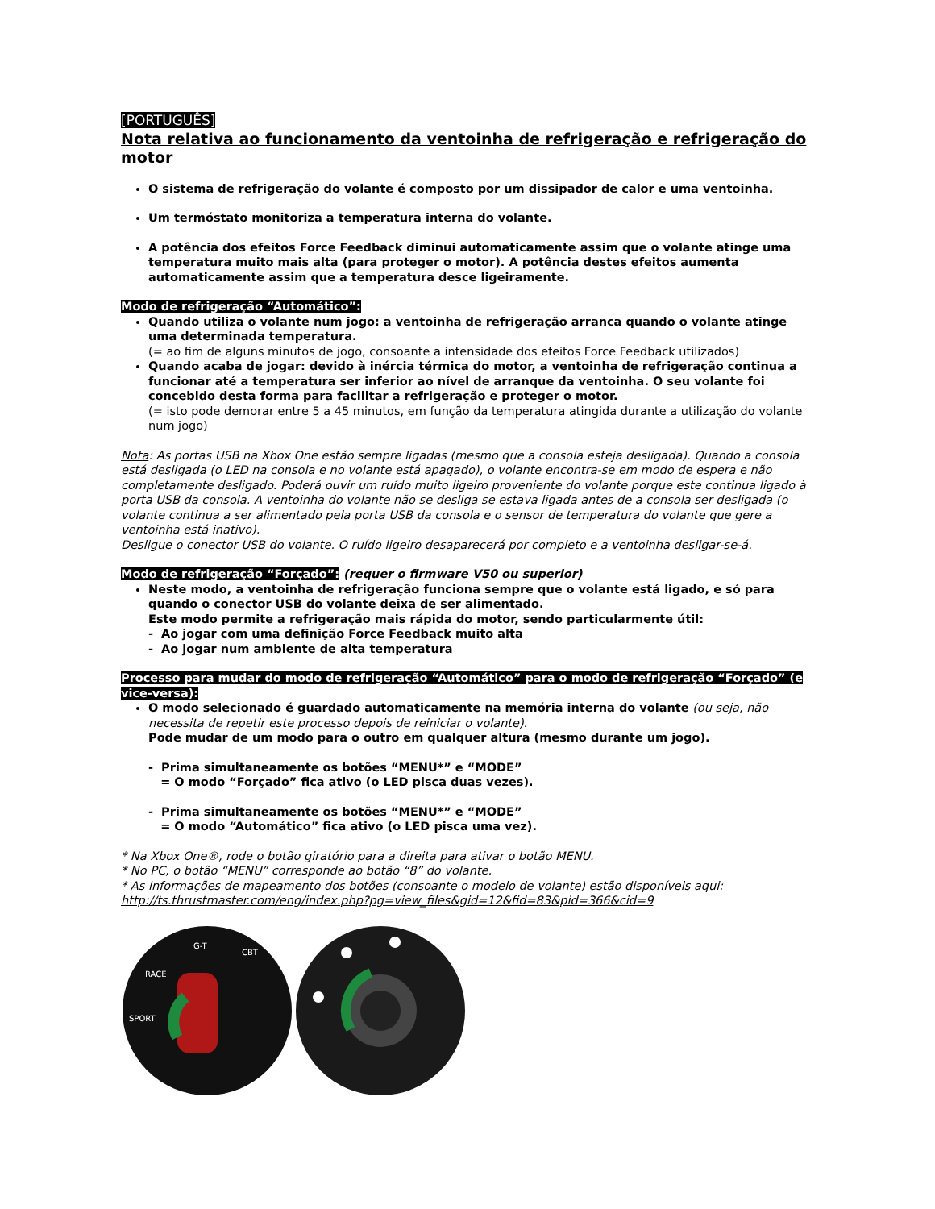[PORTUGUÊS]
Nota relativa ao funcionamento da ventoinha de refrigeração e refrigeração do motor
O sistema de refrigeração do volante é composto por um dissipador de calor e uma ventoinha.
Um termóstato monitoriza a temperatura interna do volante.
A potência dos efeitos Force Feedback diminui automaticamente assim que o volante atinge uma temperatura muito mais alta (para proteger o motor). A potência destes efeitos aumenta automaticamente assim que a temperatura desce ligeiramente.
Modo de refrigeração “Automático”:
Quando utiliza o volante num jogo: a ventoinha de refrigeração arranca quando o volante atinge uma determinada temperatura.
(= ao fim de alguns minutos de jogo, consoante a intensidade dos efeitos Force Feedback utilizados)
Quando acaba de jogar: devido à inércia térmica do motor, a ventoinha de refrigeração continua a funcionar até a temperatura ser inferior ao nível de arranque da ventoinha. O seu volante foi concebido desta forma para facilitar a refrigeração e proteger o motor.
(= isto pode demorar entre 5 a 45 minutos, em função da temperatura atingida durante a utilização do volante num jogo)
Nota: As portas USB na Xbox One estão sempre ligadas (mesmo que a consola esteja desligada). Quando a consola está desligada (o LED na consola e no volante está apagado), o volante encontra-se em modo de espera e não completamente desligado. Poderá ouvir um ruído muito ligeiro proveniente do volante porque este continua ligado à porta USB da consola. A ventoinha do volante não se desliga se estava ligada antes de a consola ser desligada (o volante continua a ser alimentado pela porta USB da consola e o sensor de temperatura do volante que gere a ventoinha está inativo).
Desligue o conector USB do volante. O ruído ligeiro desaparecerá por completo e a ventoinha desligar-se-á.
Modo de refrigeração “Forçado”: (requer o firmware V50 ou superior)
Neste modo, a ventoinha de refrigeração funciona sempre que o volante está ligado, e só para quando o conector USB do volante deixa de ser alimentado.
Este modo permite a refrigeração mais rápida do motor, sendo particularmente útil:
- Ao jogar com uma definição Force Feedback muito alta
- Ao jogar num ambiente de alta temperatura
Processo para mudar do modo de refrigeração “Automático” para o modo de refrigeração “Forçado” (e vice-versa):
O modo selecionado é guardado automaticamente na memória interna do volante (ou seja, não necessita de repetir este processo depois de reiniciar o volante).
Pode mudar de um modo para o outro em qualquer altura (mesmo durante um jogo).
- Prima simultaneamente os botões “MENU*” e “MODE”
= O modo “Forçado” fica ativo (o LED pisca duas vezes).
- Prima simultaneamente os botões “MENU*” e “MODE”
= O modo “Automático” fica ativo (o LED pisca uma vez).
* Na Xbox One®, rode o botão giratório para a direita para ativar o botão MENU.
* No PC, o botão “MENU” corresponde ao botão “8” do volante.
* As informações de mapeamento dos botões (consoante o modelo de volante) estão disponíveis aqui:
http://ts.thrustmaster.com/eng/index.php?pg=view_files&gid=12&fid=83&pid=366&cid=9
RACE
SPORT
G-T
CBT